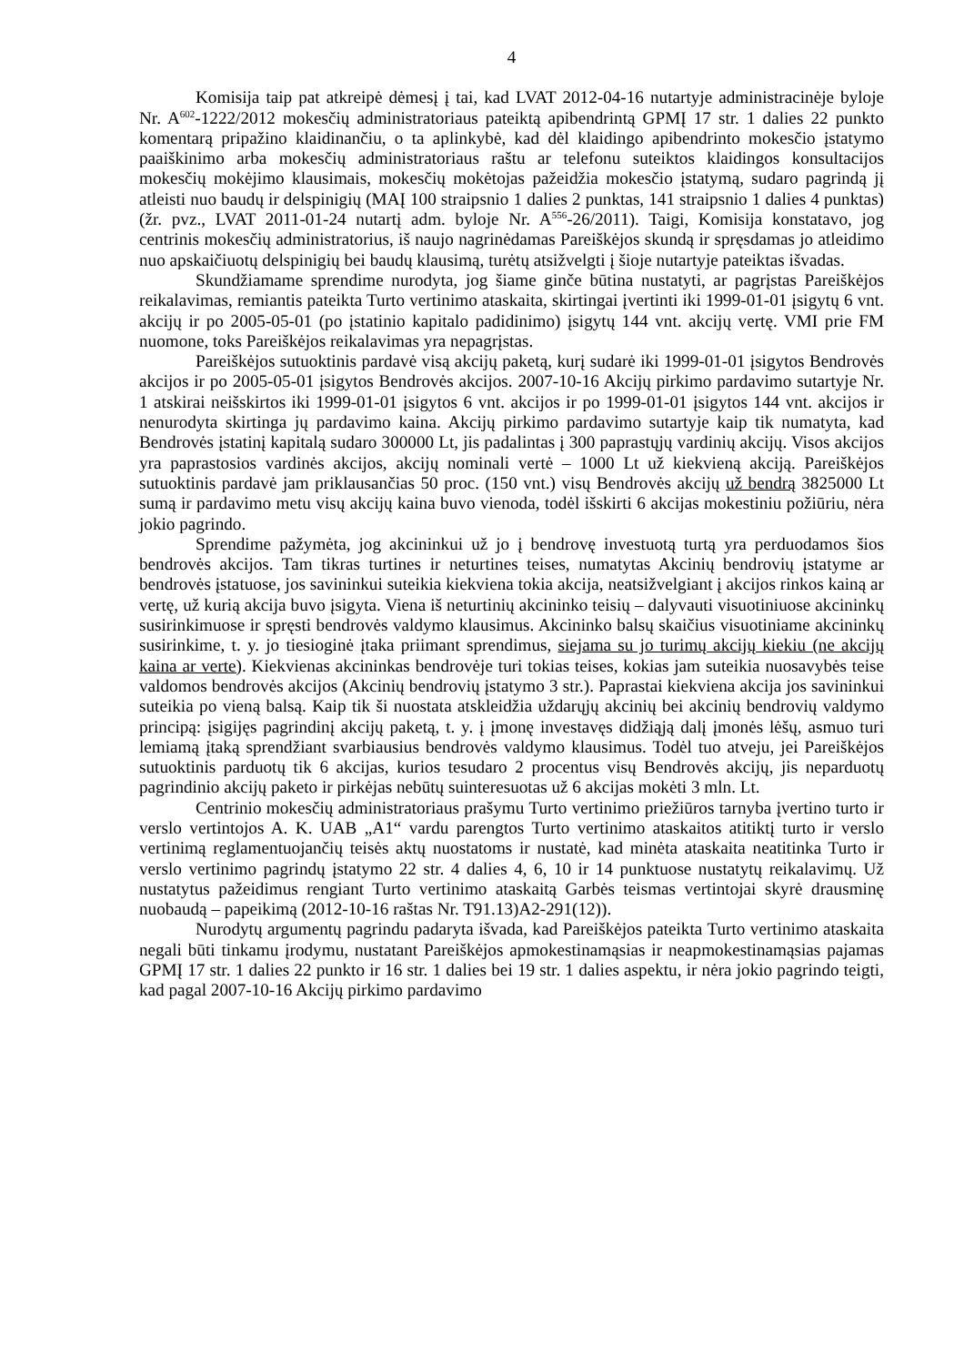4
Komisija taip pat atkreipė dėmesį į tai, kad LVAT 2012-04-16 nutartyje administracinėje byloje Nr. A<sup>602</sup>-1222/2012 mokesčių administratoriaus pateiktą apibendrintą GPMĮ 17 str. 1 dalies 22 punkto komentarą pripažino klaidinančiu, o ta aplinkybė, kad dėl klaidingo apibendrinto mokesčio įstatymo paaiškinimo arba mokesčių administratoriaus raštu ar telefonu suteiktos klaidingos konsultacijos mokesčių mokėjimo klausimais, mokesčių mokėtojas pažeidžia mokesčio įstatymą, sudaro pagrindą jį atleisti nuo baudų ir delspinigių (MAĮ 100 straipsnio 1 dalies 2 punktas, 141 straipsnio 1 dalies 4 punktas) (žr. pvz., LVAT 2011-01-24 nutartį adm. byloje Nr. A<sup>556</sup>-26/2011). Taigi, Komisija konstatavo, jog centrinis mokesčių administratorius, iš naujo nagrinėdamas Pareiškėjos skundą ir spręsdamas jo atleidimo nuo apskaičiuotų delspinigių bei baudų klausimą, turėtų atsižvelgti į šioje nutartyje pateiktas išvadas.
Skundžiamame sprendime nurodyta, jog šiame ginče būtina nustatyti, ar pagrįstas Pareiškėjos reikalavimas, remiantis pateikta Turto vertinimo ataskaita, skirtingai įvertinti iki 1999-01-01 įsigytų 6 vnt. akcijų ir po 2005-05-01 (po įstatinio kapitalo padidinimo) įsigytų 144 vnt. akcijų vertę. VMI prie FM nuomone, toks Pareiškėjos reikalavimas yra nepagrįstas.
Pareiškėjos sutuoktinis pardavė visą akcijų paketą, kurį sudarė iki 1999-01-01 įsigytos Bendrovės akcijos ir po 2005-05-01 įsigytos Bendrovės akcijos. 2007-10-16 Akcijų pirkimo pardavimo sutartyje Nr. 1 atskirai neišskirtos iki 1999-01-01 įsigytos 6 vnt. akcijos ir po 1999-01-01 įsigytos 144 vnt. akcijos ir nenurodyta skirtinga jų pardavimo kaina. Akcijų pirkimo pardavimo sutartyje kaip tik numatyta, kad Bendrovės įstatinį kapitalą sudaro 300000 Lt, jis padalintas į 300 paprastųjų vardinių akcijų. Visos akcijos yra paprastosios vardinės akcijos, akcijų nominali vertė – 1000 Lt už kiekvieną akciją. Pareiškėjos sutuoktinis pardavė jam priklausančias 50 proc. (150 vnt.) visų Bendrovės akcijų už bendrą 3825000 Lt sumą ir pardavimo metu visų akcijų kaina buvo vienoda, todėl išskirti 6 akcijas mokestiniu požiūriu, nėra jokio pagrindo.
Sprendime pažymėta, jog akcininkui už jo į bendrovę investuotą turtą yra perduodamos šios bendrovės akcijos. Tam tikras turtines ir neturtines teises, numatytas Akcinių bendrovių įstatyme ar bendrovės įstatuose, jos savininkui suteikia kiekviena tokia akcija, neatsižvelgiant į akcijos rinkos kainą ar vertę, už kurią akcija buvo įsigyta. Viena iš neturtinių akcininko teisių – dalyvauti visuotiniuose akcininkų susirinkimuose ir spręsti bendrovės valdymo klausimus. Akcininko balsų skaičius visuotiniame akcininkų susirinkime, t. y. jo tiesioginė įtaka priimant sprendimus, siejama su jo turimų akcijų kiekiu (ne akcijų kaina ar verte). Kiekvienas akcininkas bendrovėje turi tokias teises, kokias jam suteikia nuosavybės teise valdomos bendrovės akcijos (Akcinių bendrovių įstatymo 3 str.). Paprastai kiekviena akcija jos savininkui suteikia po vieną balsą. Kaip tik ši nuostata atskleidžia uždarųjų akcinių bei akcinių bendrovių valdymo principą: įsigijęs pagrindinį akcijų paketą, t. y. į įmonę investavęs didžiąją dalį įmonės lėšų, asmuo turi lemiamą įtaką sprendžiant svarbiausius bendrovės valdymo klausimus. Todėl tuo atveju, jei Pareiškėjos sutuoktinis parduotų tik 6 akcijas, kurios tesudaro 2 procentus visų Bendrovės akcijų, jis neparduotų pagrindinio akcijų paketo ir pirkėjas nebūtų suinteresuotas už 6 akcijas mokėti 3 mln. Lt.
Centrinio mokesčių administratoriaus prašymu Turto vertinimo priežiūros tarnyba įvertino turto ir verslo vertintojos A. K. UAB „A1“ vardu parengtos Turto vertinimo ataskaitos atitiktį turto ir verslo vertinimą reglamentuojančių teisės aktų nuostatoms ir nustatė, kad minėta ataskaita neatitinka Turto ir verslo vertinimo pagrindų įstatymo 22 str. 4 dalies 4, 6, 10 ir 14 punktuose nustatytų reikalavimų. Už nustatytus pažeidimus rengiant Turto vertinimo ataskaitą Garbės teismas vertintojai skyrė drausminę nuobaudą – papeikimą (2012-10-16 raštas Nr. T91.13)A2-291(12)).
Nurodytų argumentų pagrindu padaryta išvada, kad Pareiškėjos pateikta Turto vertinimo ataskaita negali būti tinkamu įrodymu, nustatant Pareiškėjos apmokestinamąsias ir neapmokestinamąsias pajamas GPMĮ 17 str. 1 dalies 22 punkto ir 16 str. 1 dalies bei 19 str. 1 dalies aspektu, ir nėra jokio pagrindo teigti, kad pagal 2007-10-16 Akcijų pirkimo pardavimo